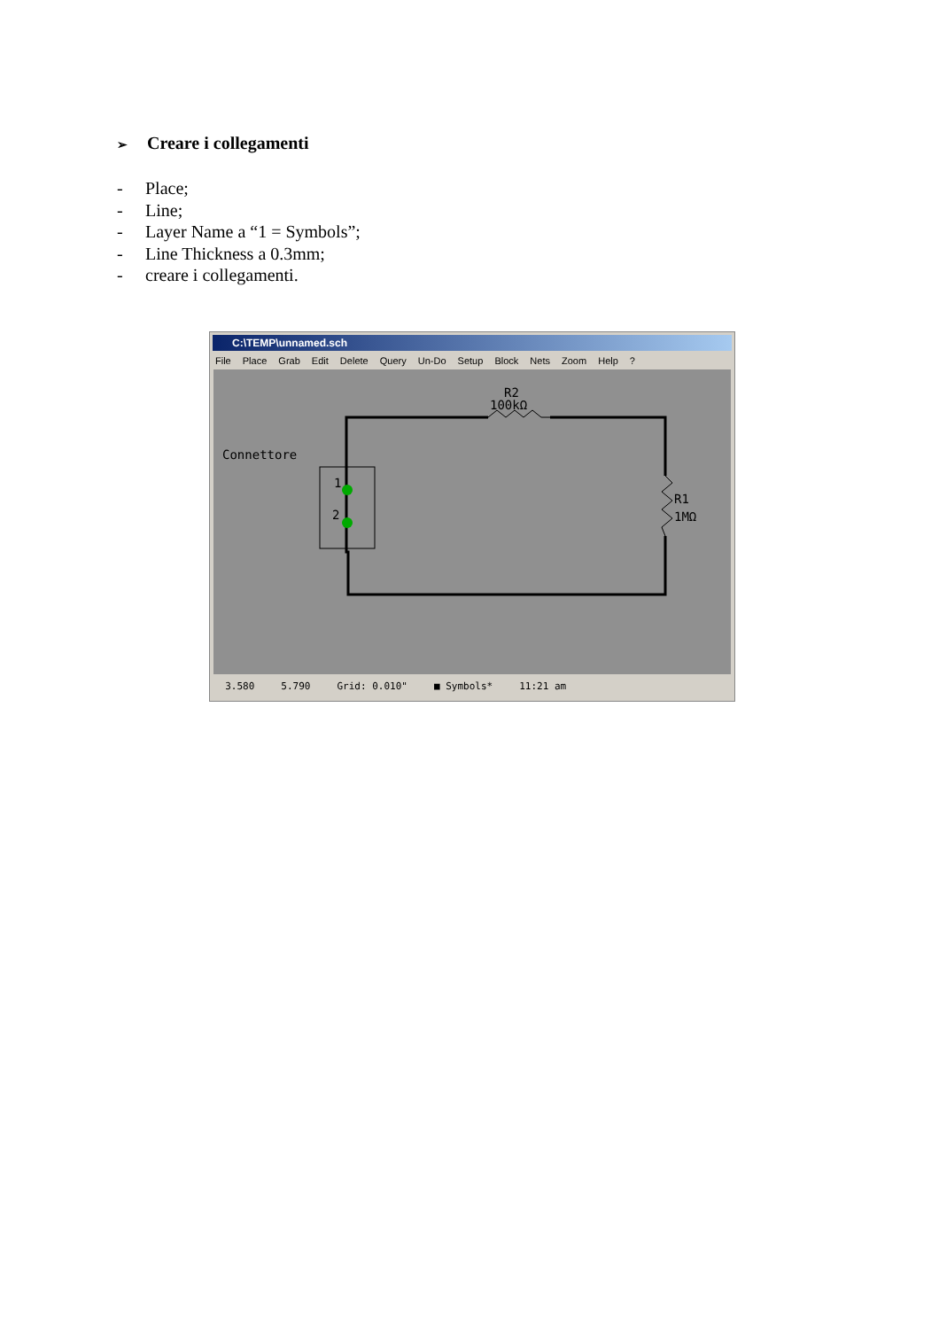➢ Creare i collegamenti
- Place;
- Line;
- Layer Name a “1 = Symbols”;
- Line Thickness a 0.3mm;
- creare i collegamenti.
C:\TEMP\unnamed.sch
File Place Grab Edit Delete Query Un-Do Setup Block Nets Zoom Help ?
R2
100kΩ
Connettore
1
2
R1
1MΩ
3.580 5.790 Grid: 0.010" ■ Symbols* 11:21 am